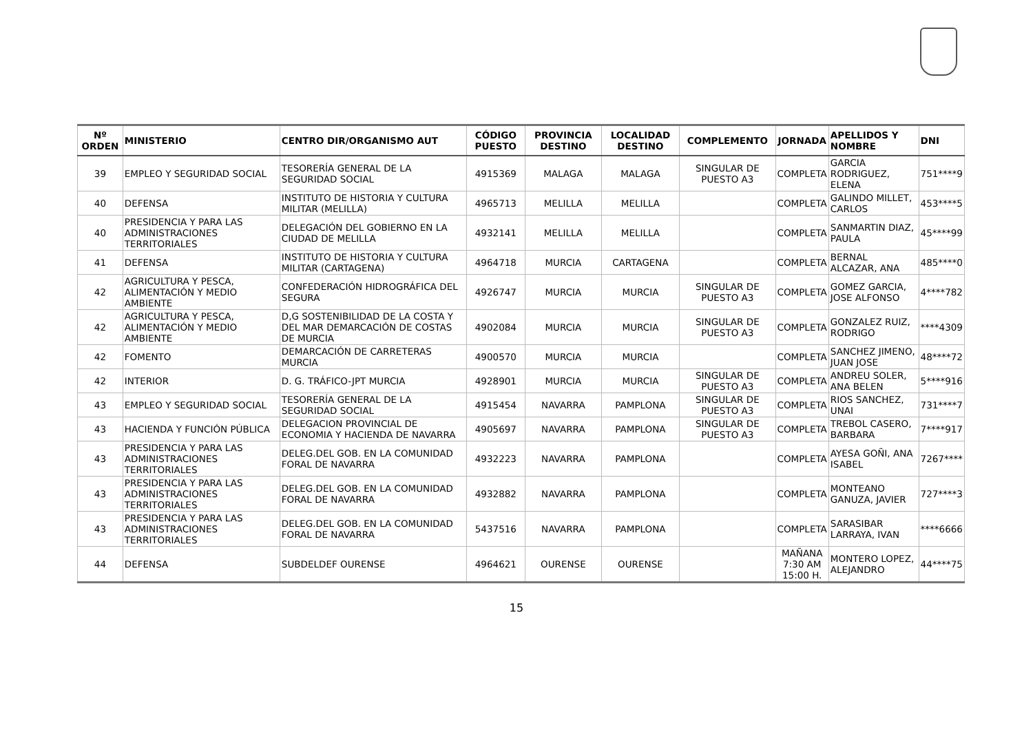| Nº ORDEN | MINISTERIO | CENTRO DIR/ORGANISMO AUT | CÓDIGO PUESTO | PROVINCIA DESTINO | LOCALIDAD DESTINO | COMPLEMENTO | JORNADA | APELLIDOS Y NOMBRE | DNI |
| --- | --- | --- | --- | --- | --- | --- | --- | --- | --- |
| 39 | EMPLEO Y SEGURIDAD SOCIAL | TESORERÍA GENERAL DE LA SEGURIDAD SOCIAL | 4915369 | MALAGA | MALAGA | SINGULAR DE PUESTO A3 | COMPLETA | GARCIA RODRIGUEZ, ELENA | 751****9 |
| 40 | DEFENSA | INSTITUTO DE HISTORIA Y CULTURA MILITAR (MELILLA) | 4965713 | MELILLA | MELILLA | | COMPLETA | GALINDO MILLET, CARLOS | 453****5 |
| 40 | PRESIDENCIA Y PARA LAS ADMINISTRACIONES TERRITORIALES | DELEGACIÓN DEL GOBIERNO EN LA CIUDAD DE MELILLA | 4932141 | MELILLA | MELILLA | | COMPLETA | SANMARTIN DIAZ, PAULA | 45****99 |
| 41 | DEFENSA | INSTITUTO DE HISTORIA Y CULTURA MILITAR (CARTAGENA) | 4964718 | MURCIA | CARTAGENA | | COMPLETA | BERNAL ALCAZAR, ANA | 485****0 |
| 42 | AGRICULTURA Y PESCA, ALIMENTACIÓN Y MEDIO AMBIENTE | CONFEDERACIÓN HIDROGRÁFICA DEL SEGURA | 4926747 | MURCIA | MURCIA | SINGULAR DE PUESTO A3 | COMPLETA | GOMEZ GARCIA, JOSE ALFONSO | 4****782 |
| 42 | AGRICULTURA Y PESCA, ALIMENTACIÓN Y MEDIO AMBIENTE | D,G SOSTENIBILIDAD DE LA COSTA Y DEL MAR DEMARCACIÓN DE COSTAS DE MURCIA | 4902084 | MURCIA | MURCIA | SINGULAR DE PUESTO A3 | COMPLETA | GONZALEZ RUIZ, RODRIGO | ****4309 |
| 42 | FOMENTO | DEMARCACIÓN DE CARRETERAS MURCIA | 4900570 | MURCIA | MURCIA | | COMPLETA | SANCHEZ JIMENO, JUAN JOSE | 48****72 |
| 42 | INTERIOR | D. G. TRÁFICO-JPT MURCIA | 4928901 | MURCIA | MURCIA | SINGULAR DE PUESTO A3 | COMPLETA | ANDREU SOLER, ANA BELEN | 5****916 |
| 43 | EMPLEO Y SEGURIDAD SOCIAL | TESORERÍA GENERAL DE LA SEGURIDAD SOCIAL | 4915454 | NAVARRA | PAMPLONA | SINGULAR DE PUESTO A3 | COMPLETA | RIOS SANCHEZ, UNAI | 731****7 |
| 43 | HACIENDA Y FUNCIÓN PÚBLICA | DELEGACION PROVINCIAL DE ECONOMIA Y HACIENDA DE NAVARRA | 4905697 | NAVARRA | PAMPLONA | SINGULAR DE PUESTO A3 | COMPLETA | TREBOL CASERO, BARBARA | 7****917 |
| 43 | PRESIDENCIA Y PARA LAS ADMINISTRACIONES TERRITORIALES | DELEG.DEL GOB. EN LA COMUNIDAD FORAL DE NAVARRA | 4932223 | NAVARRA | PAMPLONA | | COMPLETA | AYESA GOÑI, ANA ISABEL | 7267**** |
| 43 | PRESIDENCIA Y PARA LAS ADMINISTRACIONES TERRITORIALES | DELEG.DEL GOB. EN LA COMUNIDAD FORAL DE NAVARRA | 4932882 | NAVARRA | PAMPLONA | | COMPLETA | MONTEANO GANUZA, JAVIER | 727****3 |
| 43 | PRESIDENCIA Y PARA LAS ADMINISTRACIONES TERRITORIALES | DELEG.DEL GOB. EN LA COMUNIDAD FORAL DE NAVARRA | 5437516 | NAVARRA | PAMPLONA | | COMPLETA | SARASIBAR LARRAYA, IVAN | ****6666 |
| 44 | DEFENSA | SUBDELDEF OURENSE | 4964621 | OURENSE | OURENSE | | MAÑANA 7:30 AM 15:00 H. | MONTERO LOPEZ, ALEJANDRO | 44****75 |
15